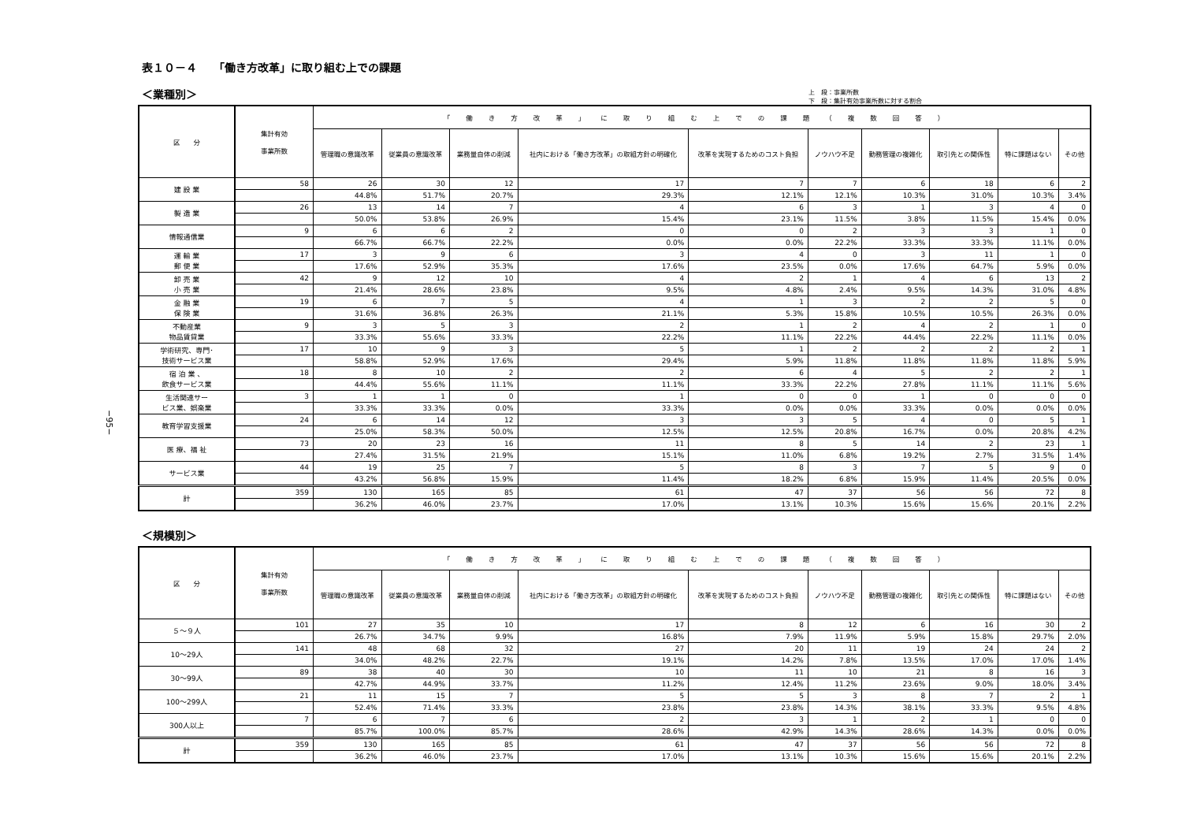−95−
表１０－４　　「働き方改革」に取り組む上での課題
＜業種別＞
上　段：事業所数
下　段：集計有効事業所数に対する割合
| 区 分 | 集計有効 事業所数 | 「働き方改革」に取り組む上での課題（複数回答） | | | | | | | | | |
| --- | --- | --- | --- | --- | --- | --- | --- | --- | --- | --- | --- |
| | | 管理職の意識改革 | 従業員の意識改革 | 業務量自体の削減 | 社内における「働き方改革」の取組方針の明確化 | 改革を実現するためのコスト負担 | ノウハウ不足 | 勤務管理の複雑化 | 取引先との関係性 | 特に課題はない | その他 |
| 建 設 業 | 58 | 26 | 30 | 12 | 17 | 7 | 7 | 6 | 18 | 6 | 2 |
| | | 44.8% | 51.7% | 20.7% | 29.3% | 12.1% | 12.1% | 10.3% | 31.0% | 10.3% | 3.4% |
| 製 造 業 | 26 | 13 | 14 | 7 | 4 | 6 | 3 | 1 | 3 | 4 | 0 |
| | | 50.0% | 53.8% | 26.9% | 15.4% | 23.1% | 11.5% | 3.8% | 11.5% | 15.4% | 0.0% |
| 情報通信業 | 9 | 6 | 6 | 2 | 0 | 0 | 2 | 3 | 3 | 1 | 0 |
| | | 66.7% | 66.7% | 22.2% | 0.0% | 0.0% | 22.2% | 33.3% | 33.3% | 11.1% | 0.0% |
| 運 輸 業 郵 便 業 | 17 | 3 | 9 | 6 | 3 | 4 | 0 | 3 | 11 | 1 | 0 |
| | | 17.6% | 52.9% | 35.3% | 17.6% | 23.5% | 0.0% | 17.6% | 64.7% | 5.9% | 0.0% |
| 卸 売 業 小 売 業 | 42 | 9 | 12 | 10 | 4 | 2 | 1 | 4 | 6 | 13 | 2 |
| | | 21.4% | 28.6% | 23.8% | 9.5% | 4.8% | 2.4% | 9.5% | 14.3% | 31.0% | 4.8% |
| 金 融 業 保 険 業 | 19 | 6 | 7 | 5 | 4 | 1 | 3 | 2 | 2 | 5 | 0 |
| | | 31.6% | 36.8% | 26.3% | 21.1% | 5.3% | 15.8% | 10.5% | 10.5% | 26.3% | 0.0% |
| 不動産業 物品賃貸業 | 9 | 3 | 5 | 3 | 2 | 1 | 2 | 4 | 2 | 1 | 0 |
| | | 33.3% | 55.6% | 33.3% | 22.2% | 11.1% | 22.2% | 44.4% | 22.2% | 11.1% | 0.0% |
| 学術研究、専門･ 技術サービス業 | 17 | 10 | 9 | 3 | 5 | 1 | 2 | 2 | 2 | 2 | 1 |
| | | 58.8% | 52.9% | 17.6% | 29.4% | 5.9% | 11.8% | 11.8% | 11.8% | 11.8% | 5.9% |
| 宿 泊 業 、 飲食サービス業 | 18 | 8 | 10 | 2 | 2 | 6 | 4 | 5 | 2 | 2 | 1 |
| | | 44.4% | 55.6% | 11.1% | 11.1% | 33.3% | 22.2% | 27.8% | 11.1% | 11.1% | 5.6% |
| 生活関連サー ビス業、娯楽業 | 3 | 1 | 1 | 0 | 1 | 0 | 0 | 1 | 0 | 0 | 0 |
| | | 33.3% | 33.3% | 0.0% | 33.3% | 0.0% | 0.0% | 33.3% | 0.0% | 0.0% | 0.0% |
| 教育学習支援業 | 24 | 6 | 14 | 12 | 3 | 3 | 5 | 4 | 0 | 5 | 1 |
| | | 25.0% | 58.3% | 50.0% | 12.5% | 12.5% | 20.8% | 16.7% | 0.0% | 20.8% | 4.2% |
| 医 療、福 祉 | 73 | 20 | 23 | 16 | 11 | 8 | 5 | 14 | 2 | 23 | 1 |
| | | 27.4% | 31.5% | 21.9% | 15.1% | 11.0% | 6.8% | 19.2% | 2.7% | 31.5% | 1.4% |
| サービス業 | 44 | 19 | 25 | 7 | 5 | 8 | 3 | 7 | 5 | 9 | 0 |
| | | 43.2% | 56.8% | 15.9% | 11.4% | 18.2% | 6.8% | 15.9% | 11.4% | 20.5% | 0.0% |
| 計 | 359 | 130 | 165 | 85 | 61 | 47 | 37 | 56 | 56 | 72 | 8 |
| | | 36.2% | 46.0% | 23.7% | 17.0% | 13.1% | 10.3% | 15.6% | 15.6% | 20.1% | 2.2% |
＜規模別＞
| 区 分 | 集計有効 事業所数 | 「働き方改革」に取り組む上での課題（複数回答） | | | | | | | | | |
| --- | --- | --- | --- | --- | --- | --- | --- | --- | --- | --- | --- |
| | | 管理職の意識改革 | 従業員の意識改革 | 業務量自体の削減 | 社内における「働き方改革」の取組方針の明確化 | 改革を実現するためのコスト負担 | ノウハウ不足 | 勤務管理の複雑化 | 取引先との関係性 | 特に課題はない | その他 |
| ５～９人 | 101 | 27 | 35 | 10 | 17 | 8 | 12 | 6 | 16 | 30 | 2 |
| | | 26.7% | 34.7% | 9.9% | 16.8% | 7.9% | 11.9% | 5.9% | 15.8% | 29.7% | 2.0% |
| 10～29人 | 141 | 48 | 68 | 32 | 27 | 20 | 11 | 19 | 24 | 24 | 2 |
| | | 34.0% | 48.2% | 22.7% | 19.1% | 14.2% | 7.8% | 13.5% | 17.0% | 17.0% | 1.4% |
| 30～99人 | 89 | 38 | 40 | 30 | 10 | 11 | 10 | 21 | 8 | 16 | 3 |
| | | 42.7% | 44.9% | 33.7% | 11.2% | 12.4% | 11.2% | 23.6% | 9.0% | 18.0% | 3.4% |
| 100～299人 | 21 | 11 | 15 | 7 | 5 | 5 | 3 | 8 | 7 | 2 | 1 |
| | | 52.4% | 71.4% | 33.3% | 23.8% | 23.8% | 14.3% | 38.1% | 33.3% | 9.5% | 4.8% |
| 300人以上 | 7 | 6 | 7 | 6 | 2 | 3 | 1 | 2 | 1 | 0 | 0 |
| | | 85.7% | 100.0% | 85.7% | 28.6% | 42.9% | 14.3% | 28.6% | 14.3% | 0.0% | 0.0% |
| 計 | 359 | 130 | 165 | 85 | 61 | 47 | 37 | 56 | 56 | 72 | 8 |
| | | 36.2% | 46.0% | 23.7% | 17.0% | 13.1% | 10.3% | 15.6% | 15.6% | 20.1% | 2.2% |